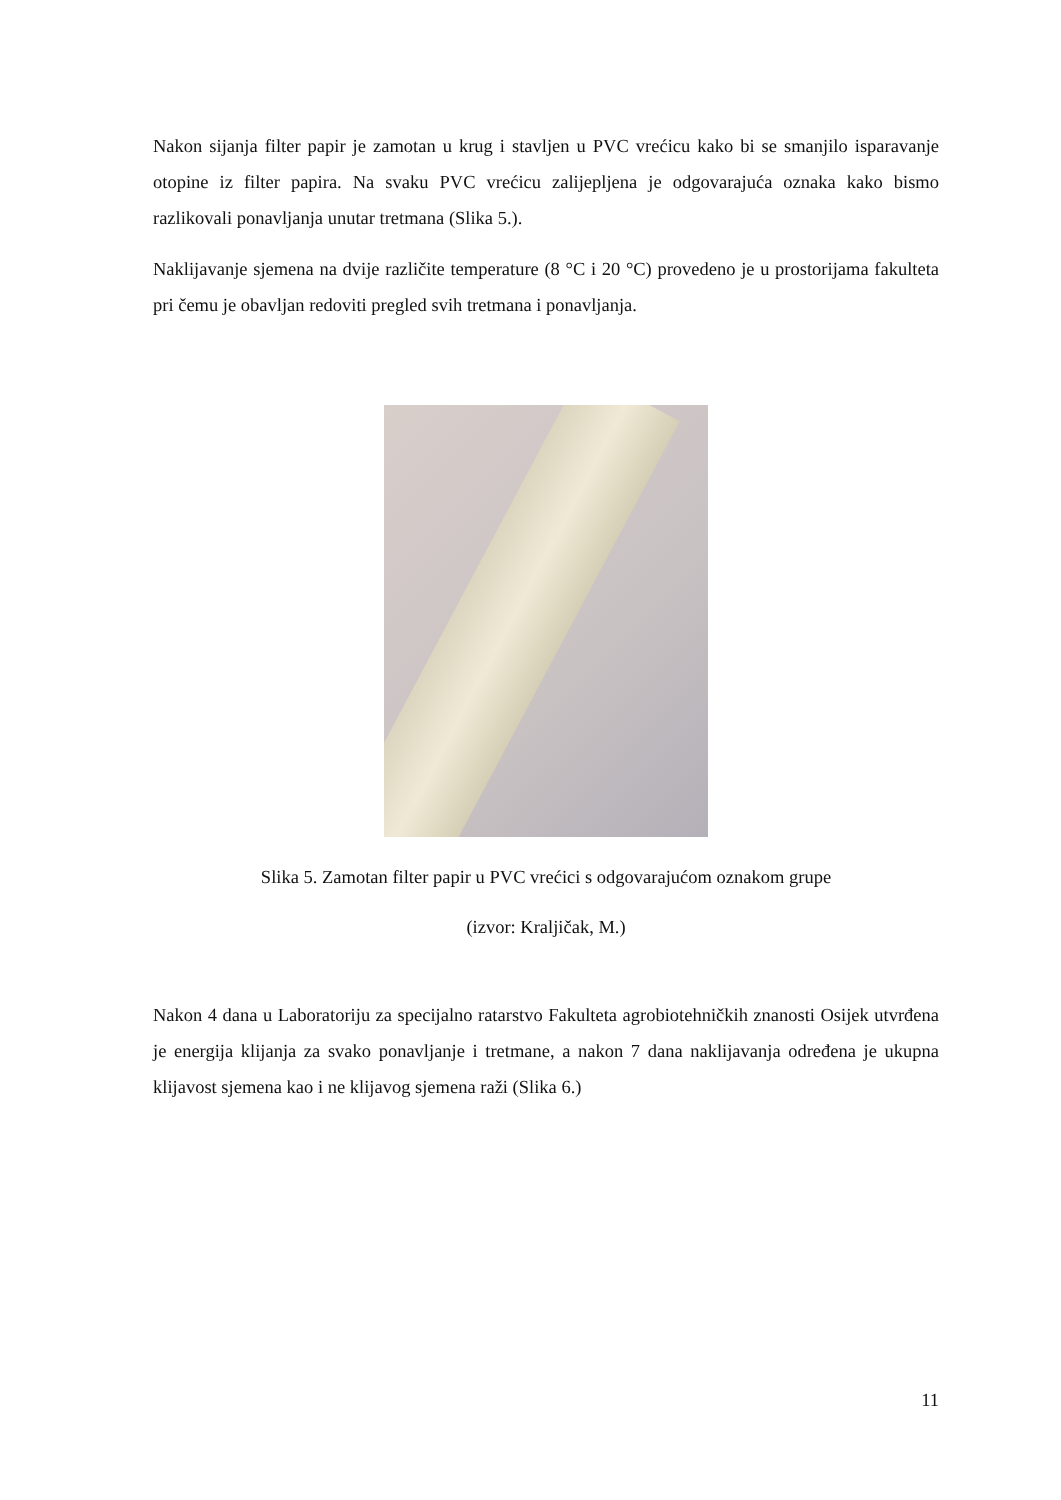Nakon sijanja filter papir je zamotan u krug i stavljen u PVC vrećicu kako bi se smanjilo isparavanje otopine iz filter papira. Na svaku PVC vrećicu zalijepljena je odgovarajuća oznaka kako bismo razlikovali ponavljanja unutar tretmana (Slika 5.).
Naklijavanje sjemena na dvije različite temperature (8 °C i 20 °C) provedeno je u prostorijama fakulteta pri čemu je obavljan redoviti pregled svih tretmana i ponavljanja.
Slika 5. Zamotan filter papir u PVC vrećici s odgovarajućom oznakom grupe
(izvor: Kraljičak, M.)
Nakon 4 dana u Laboratoriju za specijalno ratarstvo Fakulteta agrobiotehničkih znanosti Osijek utvrđena je energija klijanja za svako ponavljanje i tretmane, a nakon 7 dana naklijavanja određena je ukupna klijavost sjemena kao i ne klijavog sjemena raži (Slika 6.)
11